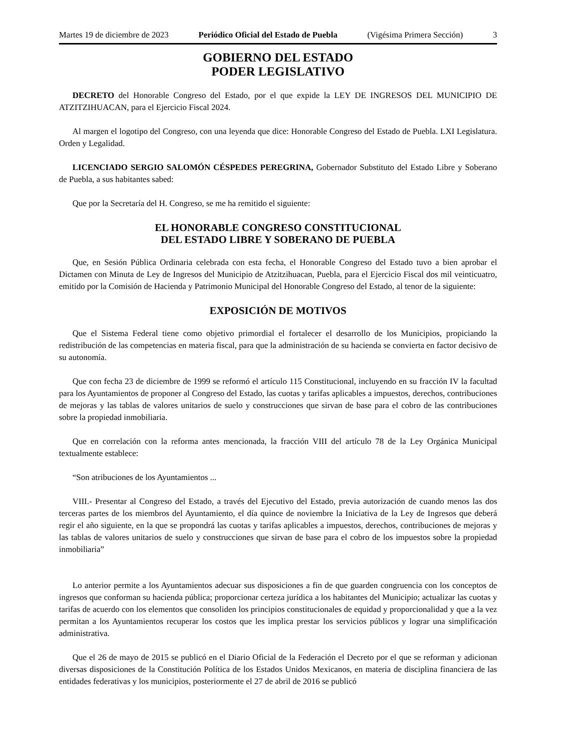Martes 19 de diciembre de 2023 Periódico Oficial del Estado de Puebla (Vigésima Primera Sección) 3
GOBIERNO DEL ESTADO
PODER LEGISLATIVO
DECRETO del Honorable Congreso del Estado, por el que expide la LEY DE INGRESOS DEL MUNICIPIO DE ATZITZIHUACAN, para el Ejercicio Fiscal 2024.
Al margen el logotipo del Congreso, con una leyenda que dice: Honorable Congreso del Estado de Puebla. LXI Legislatura. Orden y Legalidad.
LICENCIADO SERGIO SALOMÓN CÉSPEDES PEREGRINA, Gobernador Substituto del Estado Libre y Soberano de Puebla, a sus habitantes sabed:
Que por la Secretaría del H. Congreso, se me ha remitido el siguiente:
EL HONORABLE CONGRESO CONSTITUCIONAL
DEL ESTADO LIBRE Y SOBERANO DE PUEBLA
Que, en Sesión Pública Ordinaria celebrada con esta fecha, el Honorable Congreso del Estado tuvo a bien aprobar el Dictamen con Minuta de Ley de Ingresos del Municipio de Atzitzihuacan, Puebla, para el Ejercicio Fiscal dos mil veinticuatro, emitido por la Comisión de Hacienda y Patrimonio Municipal del Honorable Congreso del Estado, al tenor de la siguiente:
EXPOSICIÓN DE MOTIVOS
Que el Sistema Federal tiene como objetivo primordial el fortalecer el desarrollo de los Municipios, propiciando la redistribución de las competencias en materia fiscal, para que la administración de su hacienda se convierta en factor decisivo de su autonomía.
Que con fecha 23 de diciembre de 1999 se reformó el artículo 115 Constitucional, incluyendo en su fracción IV la facultad para los Ayuntamientos de proponer al Congreso del Estado, las cuotas y tarifas aplicables a impuestos, derechos, contribuciones de mejoras y las tablas de valores unitarios de suelo y construcciones que sirvan de base para el cobro de las contribuciones sobre la propiedad inmobiliaria.
Que en correlación con la reforma antes mencionada, la fracción VIII del artículo 78 de la Ley Orgánica Municipal textualmente establece:
“Son atribuciones de los Ayuntamientos ...
VIII.- Presentar al Congreso del Estado, a través del Ejecutivo del Estado, previa autorización de cuando menos las dos terceras partes de los miembros del Ayuntamiento, el día quince de noviembre la Iniciativa de la Ley de Ingresos que deberá regir el año siguiente, en la que se propondrá las cuotas y tarifas aplicables a impuestos, derechos, contribuciones de mejoras y las tablas de valores unitarios de suelo y construcciones que sirvan de base para el cobro de los impuestos sobre la propiedad inmobiliaria”
Lo anterior permite a los Ayuntamientos adecuar sus disposiciones a fin de que guarden congruencia con los conceptos de ingresos que conforman su hacienda pública; proporcionar certeza jurídica a los habitantes del Municipio; actualizar las cuotas y tarifas de acuerdo con los elementos que consoliden los principios constitucionales de equidad y proporcionalidad y que a la vez permitan a los Ayuntamientos recuperar los costos que les implica prestar los servicios públicos y lograr una simplificación administrativa.
Que el 26 de mayo de 2015 se publicó en el Diario Oficial de la Federación el Decreto por el que se reforman y adicionan diversas disposiciones de la Constitución Política de los Estados Unidos Mexicanos, en materia de disciplina financiera de las entidades federativas y los municipios, posteriormente el 27 de abril de 2016 se publicó